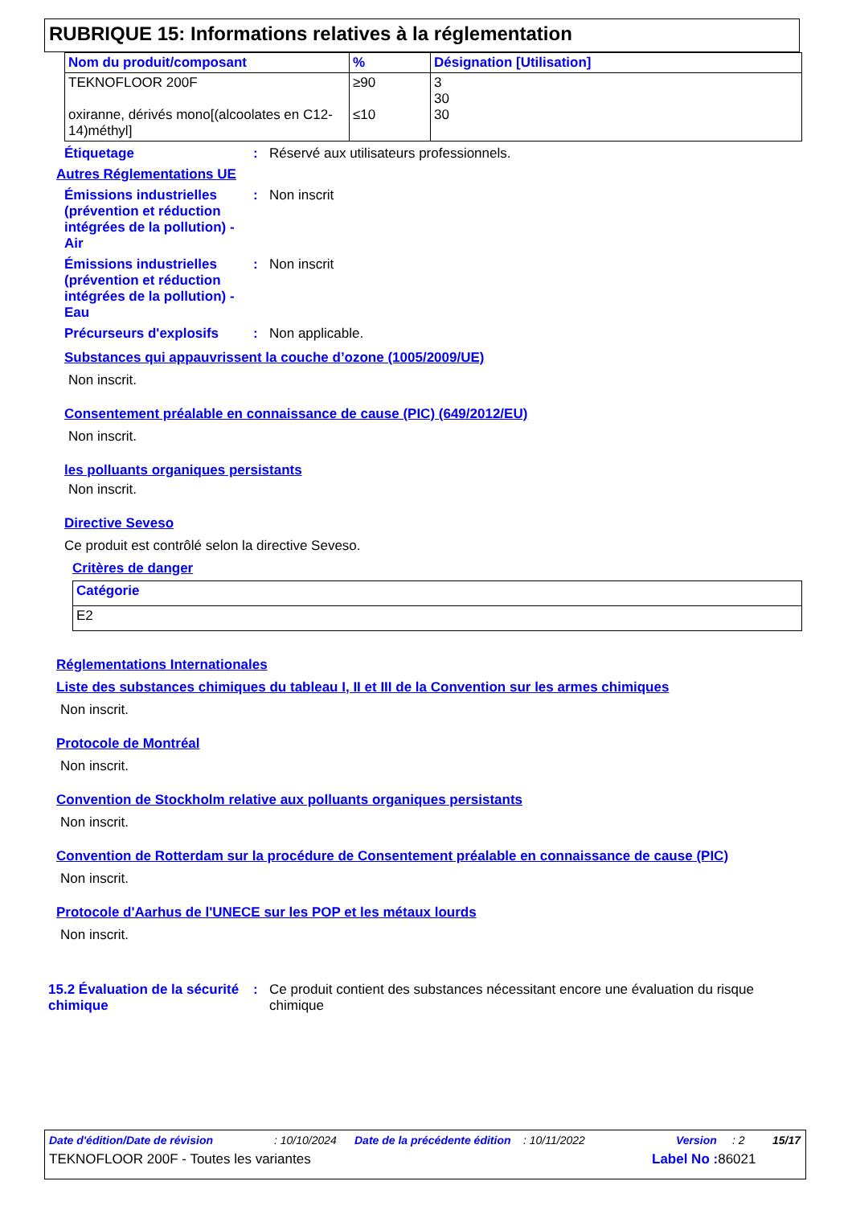RUBRIQUE 15: Informations relatives à la réglementation
| Nom du produit/composant | % | Désignation [Utilisation] |
| --- | --- | --- |
| TEKNOFLOOR 200F oxiranne, dérivés mono[(alcoolates en C12-14)méthyl] | ≥90 ≤10 | 3 30 30 |
Étiquetage : Réservé aux utilisateurs professionnels.
Autres Réglementations UE
Émissions industrielles (prévention et réduction intégrées de la pollution) - Air
: Non inscrit
Émissions industrielles (prévention et réduction intégrées de la pollution) - Eau
: Non inscrit
Précurseurs d'explosifs : Non applicable.
Substances qui appauvrissent la couche d’ozone (1005/2009/UE)
Non inscrit.
Consentement préalable en connaissance de cause (PIC) (649/2012/EU)
Non inscrit.
les polluants organiques persistants
Non inscrit.
Directive Seveso
Ce produit est contrôlé selon la directive Seveso.
Critères de danger
| Catégorie |
| --- |
| E2 |
Réglementations Internationales
Liste des substances chimiques du tableau I, II et III de la Convention sur les armes chimiques
Non inscrit.
Protocole de Montréal
Non inscrit.
Convention de Stockholm relative aux polluants organiques persistants
Non inscrit.
Convention de Rotterdam sur la procédure de Consentement préalable en connaissance de cause (PIC)
Non inscrit.
Protocole d'Aarhus de l'UNECE sur les POP et les métaux lourds
Non inscrit.
15.2 Évaluation de la sécurité chimique
: Ce produit contient des substances nécessitant encore une évaluation du risque chimique
Date d'édition/Date de révision: 10/10/2024 Date de la précédente édition: 10/11/2022 Version: 2 15/17
TEKNOFLOOR 200F - Toutes les variantes Label No : 86021